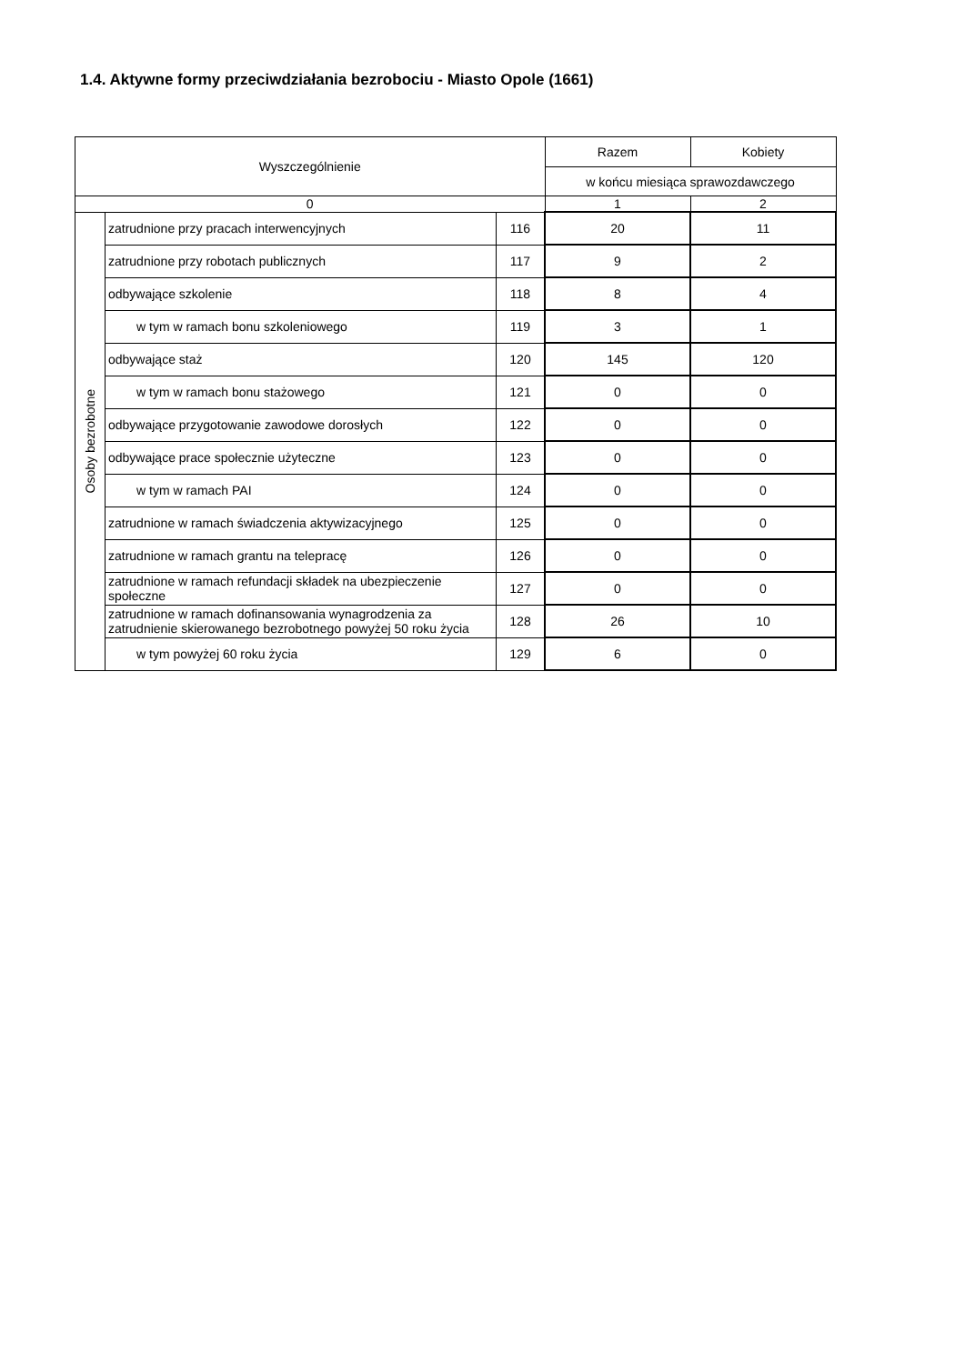1.4. Aktywne formy przeciwdziałania bezrobociu - Miasto Opole (1661)
| Wyszczególnienie | | | Razem | Kobiety |
| --- | --- | --- | --- | --- |
| | | | w końcu miesiąca sprawozdawczego | |
| 0 | | | 1 | 2 |
| Osoby bezrobotne | zatrudnione przy pracach interwencyjnych | 116 | 20 | 11 |
| | zatrudnione przy robotach publicznych | 117 | 9 | 2 |
| | odbywające szkolenie | 118 | 8 | 4 |
| | w tym w ramach bonu szkoleniowego | 119 | 3 | 1 |
| | odbywające staż | 120 | 145 | 120 |
| | w tym w ramach bonu stażowego | 121 | 0 | 0 |
| | odbywające przygotowanie zawodowe dorosłych | 122 | 0 | 0 |
| | odbywające prace społecznie użyteczne | 123 | 0 | 0 |
| | w tym w ramach PAI | 124 | 0 | 0 |
| | zatrudnione w ramach świadczenia aktywizacyjnego | 125 | 0 | 0 |
| | zatrudnione w ramach grantu na telepracę | 126 | 0 | 0 |
| | zatrudnione w ramach refundacji składek na ubezpieczenie społeczne | 127 | 0 | 0 |
| | zatrudnione w ramach dofinansowania wynagrodzenia za zatrudnienie skierowanego bezrobotnego powyżej 50 roku życia | 128 | 26 | 10 |
| | w tym powyżej 60 roku życia | 129 | 6 | 0 |